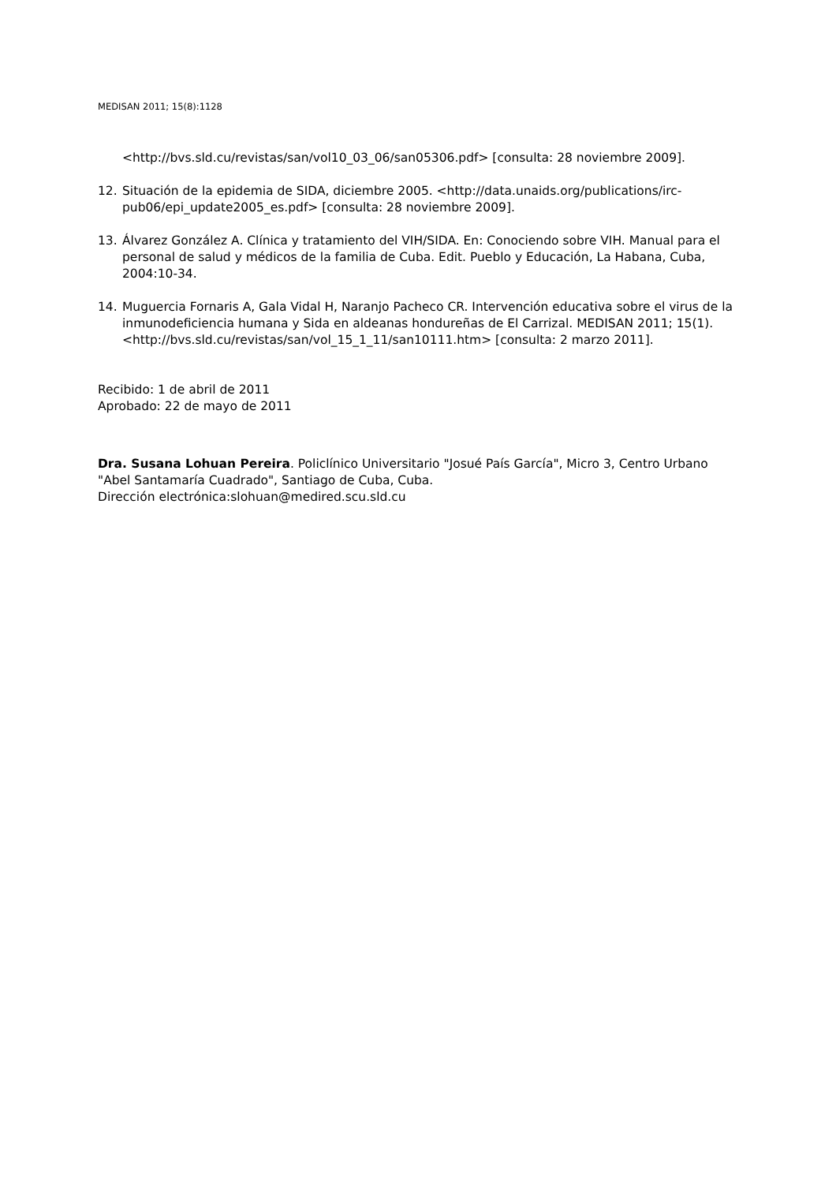MEDISAN 2011; 15(8):1128
<http://bvs.sld.cu/revistas/san/vol10_03_06/san05306.pdf> [consulta: 28 noviembre 2009].
12. Situación de la epidemia de SIDA, diciembre 2005. <http://data.unaids.org/publications/irc-pub06/epi_update2005_es.pdf> [consulta: 28 noviembre 2009].
13. Álvarez González A. Clínica y tratamiento del VIH/SIDA. En: Conociendo sobre VIH. Manual para el personal de salud y médicos de la familia de Cuba. Edit. Pueblo y Educación, La Habana, Cuba, 2004:10-34.
14. Muguercia Fornaris A, Gala Vidal H, Naranjo Pacheco CR. Intervención educativa sobre el virus de la inmunodeficiencia humana y Sida en aldeanas hondureñas de El Carrizal. MEDISAN 2011; 15(1). <http://bvs.sld.cu/revistas/san/vol_15_1_11/san10111.htm> [consulta: 2 marzo 2011].
Recibido: 1 de abril de 2011
Aprobado: 22 de mayo de 2011
Dra. Susana Lohuan Pereira. Policlínico Universitario "Josué País García", Micro 3, Centro Urbano "Abel Santamaría Cuadrado", Santiago de Cuba, Cuba.
Dirección electrónica:slohuan@medired.scu.sld.cu